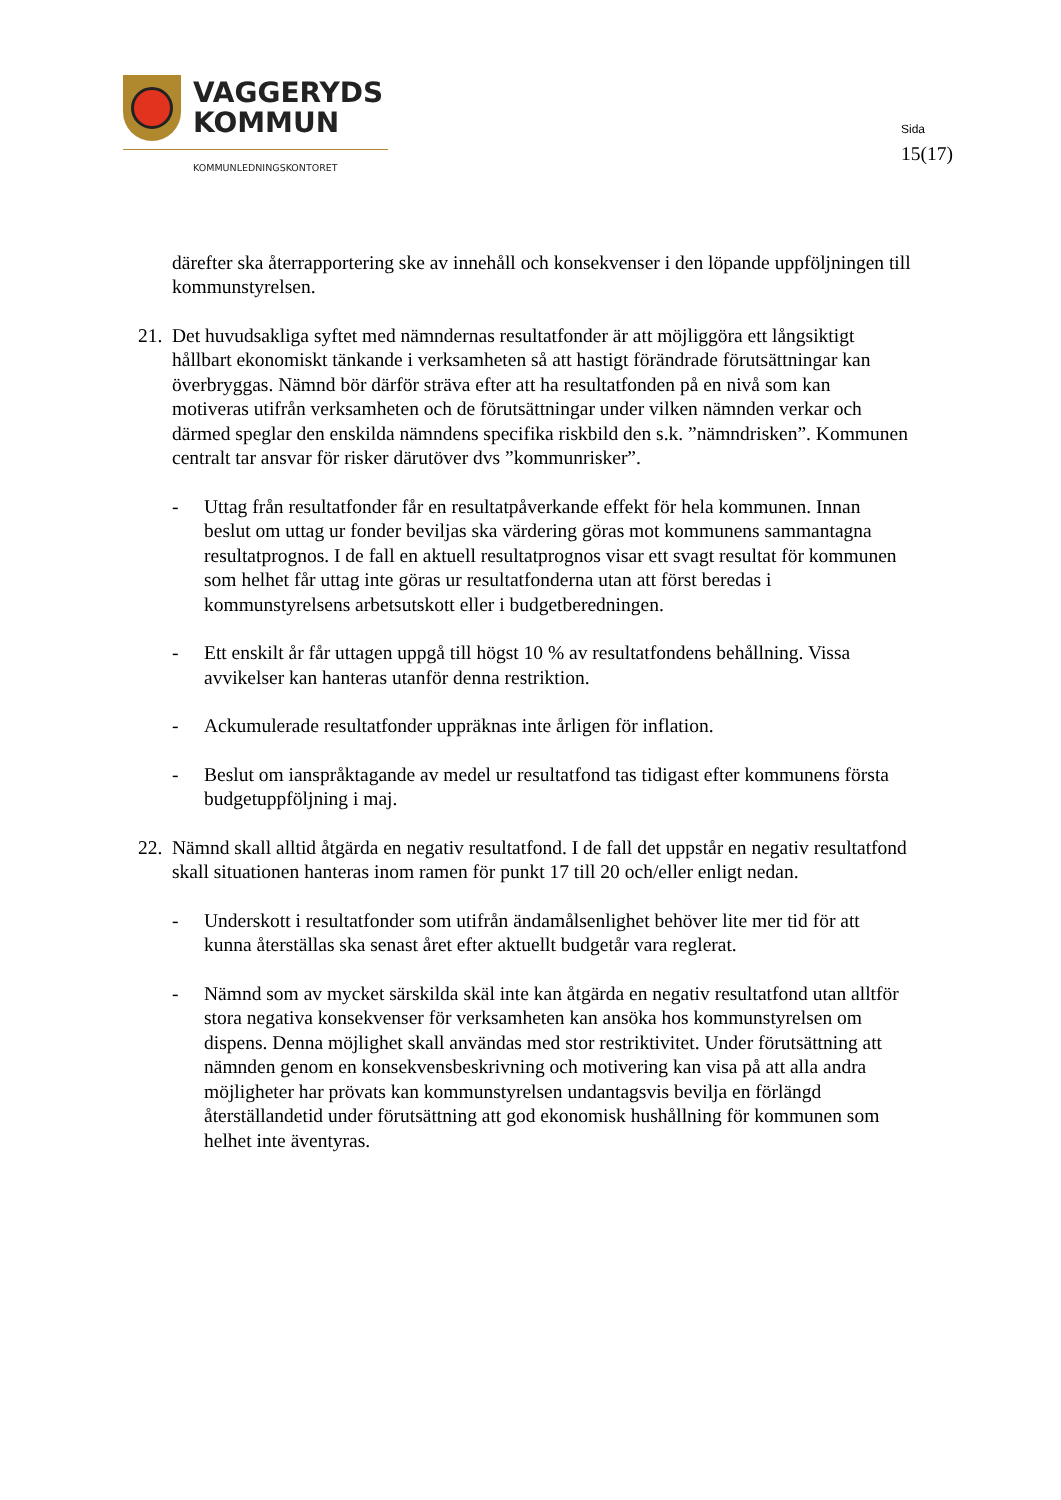VAGGERYDS
KOMMUN
KOMMUNLEDNINGSKONTORET
Sida
15(17)
därefter ska återrapportering ske av innehåll och konsekvenser i den löpande uppföljningen till kommunstyrelsen.
21. Det huvudsakliga syftet med nämndernas resultatfonder är att möjliggöra ett långsiktigt hållbart ekonomiskt tänkande i verksamheten så att hastigt förändrade förutsättningar kan överbryggas. Nämnd bör därför sträva efter att ha resultatfonden på en nivå som kan motiveras utifrån verksamheten och de förutsättningar under vilken nämnden verkar och därmed speglar den enskilda nämndens specifika riskbild den s.k. ”nämndrisken”. Kommunen centralt tar ansvar för risker därutöver dvs ”kommunrisker”.
- Uttag från resultatfonder får en resultatpåverkande effekt för hela kommunen. Innan beslut om uttag ur fonder beviljas ska värdering göras mot kommunens sammantagna resultatprognos. I de fall en aktuell resultatprognos visar ett svagt resultat för kommunen som helhet får uttag inte göras ur resultatfonderna utan att först beredas i kommunstyrelsens arbetsutskott eller i budgetberedningen.
- Ett enskilt år får uttagen uppgå till högst 10 % av resultatfondens behållning. Vissa avvikelser kan hanteras utanför denna restriktion.
- Ackumulerade resultatfonder uppräknas inte årligen för inflation.
- Beslut om ianspråktagande av medel ur resultatfond tas tidigast efter kommunens första budgetuppföljning i maj.
22. Nämnd skall alltid åtgärda en negativ resultatfond. I de fall det uppstår en negativ resultatfond skall situationen hanteras inom ramen för punkt 17 till 20 och/eller enligt nedan.
- Underskott i resultatfonder som utifrån ändamålsenlighet behöver lite mer tid för att kunna återställas ska senast året efter aktuellt budgetår vara reglerat.
- Nämnd som av mycket särskilda skäl inte kan åtgärda en negativ resultatfond utan alltför stora negativa konsekvenser för verksamheten kan ansöka hos kommunstyrelsen om dispens. Denna möjlighet skall användas med stor restriktivitet. Under förutsättning att nämnden genom en konsekvensbeskrivning och motivering kan visa på att alla andra möjligheter har prövats kan kommunstyrelsen undantagsvis bevilja en förlängd återställandetid under förutsättning att god ekonomisk hushållning för kommunen som helhet inte äventyras.